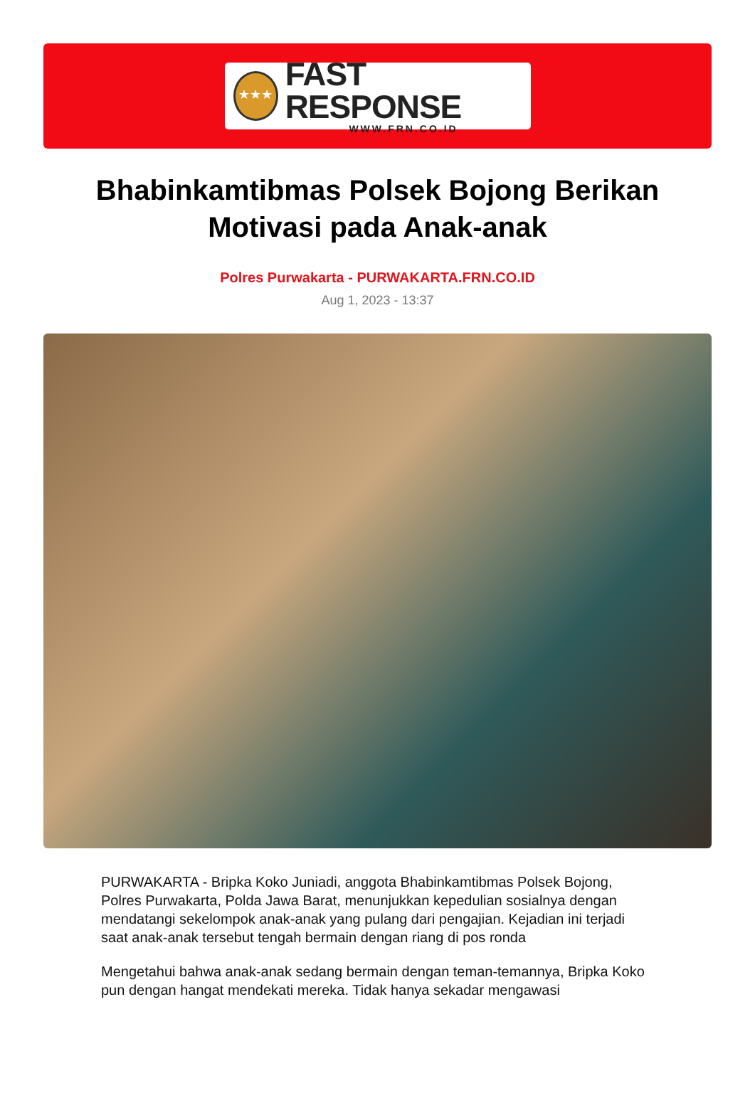★★★
FAST RESPONSE
WWW.FRN.CO.ID
Bhabinkamtibmas Polsek Bojong Berikan Motivasi pada Anak-anak
Polres Purwakarta - PURWAKARTA.FRN.CO.ID
Aug 1, 2023 - 13:37
PURWAKARTA - Bripka Koko Juniadi, anggota Bhabinkamtibmas Polsek Bojong, Polres Purwakarta, Polda Jawa Barat, menunjukkan kepedulian sosialnya dengan mendatangi sekelompok anak-anak yang pulang dari pengajian. Kejadian ini terjadi saat anak-anak tersebut tengah bermain dengan riang di pos ronda
Mengetahui bahwa anak-anak sedang bermain dengan teman-temannya, Bripka Koko pun dengan hangat mendekati mereka. Tidak hanya sekadar mengawasi